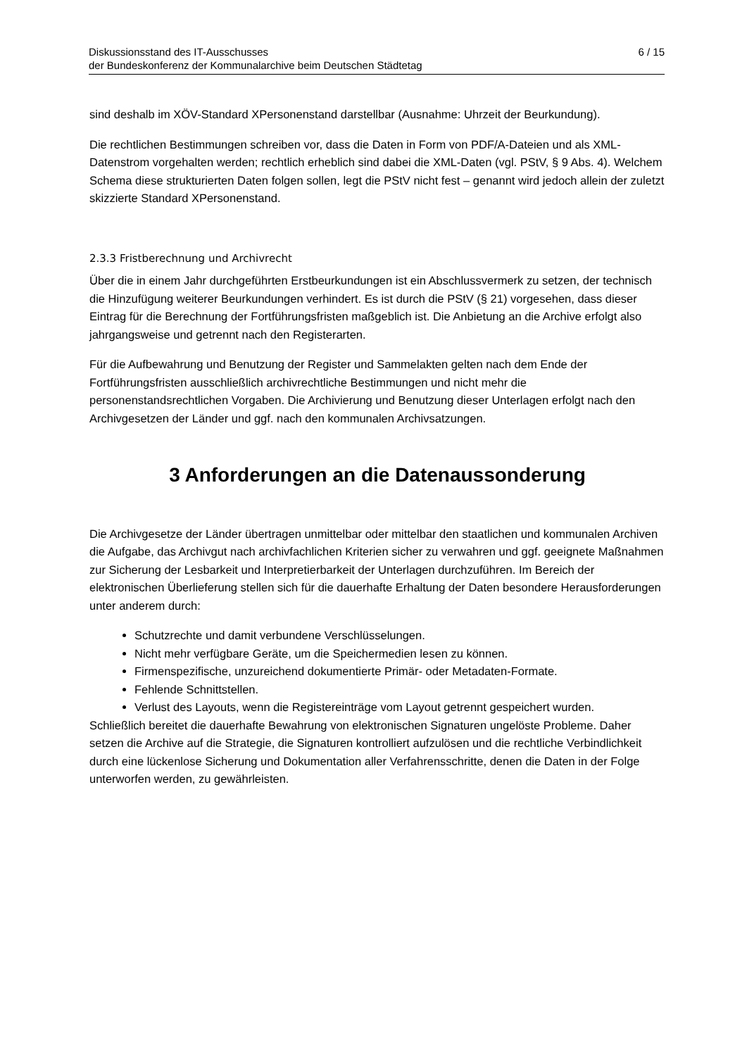Diskussionsstand des IT-Ausschusses
der Bundeskonferenz der Kommunalarchive beim Deutschen Städtetag
6 / 15
sind deshalb im XÖV-Standard XPersonenstand darstellbar (Ausnahme: Uhrzeit der Beurkundung).
Die rechtlichen Bestimmungen schreiben vor, dass die Daten in Form von PDF/A-Dateien und als XML-Datenstrom vorgehalten werden; rechtlich erheblich sind dabei die XML-Daten (vgl. PStV, § 9 Abs. 4). Welchem Schema diese strukturierten Daten folgen sollen, legt die PStV nicht fest – genannt wird jedoch allein der zuletzt skizzierte Standard XPersonenstand.
2.3.3 Fristberechnung und Archivrecht
Über die in einem Jahr durchgeführten Erstbeurkundungen ist ein Abschlussvermerk zu setzen, der technisch die Hinzufügung weiterer Beurkundungen verhindert. Es ist durch die PStV (§ 21) vorgesehen, dass dieser Eintrag für die Berechnung der Fortführungsfristen maßgeblich ist. Die Anbietung an die Archive erfolgt also jahrgangsweise und getrennt nach den Registerarten.
Für die Aufbewahrung und Benutzung der Register und Sammelakten gelten nach dem Ende der Fortführungsfristen ausschließlich archivrechtliche Bestimmungen und nicht mehr die personenstandsrechtlichen Vorgaben. Die Archivierung und Benutzung dieser Unterlagen erfolgt nach den Archivgesetzen der Länder und ggf. nach den kommunalen Archivsatzungen.
3 Anforderungen an die Datenaussonderung
Die Archivgesetze der Länder übertragen unmittelbar oder mittelbar den staatlichen und kommunalen Archiven die Aufgabe, das Archivgut nach archivfachlichen Kriterien sicher zu verwahren und ggf. geeignete Maßnahmen zur Sicherung der Lesbarkeit und Interpretierbarkeit der Unterlagen durchzuführen. Im Bereich der elektronischen Überlieferung stellen sich für die dauerhafte Erhaltung der Daten besondere Herausforderungen unter anderem durch:
Schutzrechte und damit verbundene Verschlüsselungen.
Nicht mehr verfügbare Geräte, um die Speichermedien lesen zu können.
Firmenspezifische, unzureichend dokumentierte Primär- oder Metadaten-Formate.
Fehlende Schnittstellen.
Verlust des Layouts, wenn die Registereinträge vom Layout getrennt gespeichert wurden.
Schließlich bereitet die dauerhafte Bewahrung von elektronischen Signaturen ungelöste Probleme. Daher setzen die Archive auf die Strategie, die Signaturen kontrolliert aufzulösen und die rechtliche Verbindlichkeit durch eine lückenlose Sicherung und Dokumentation aller Verfahrensschritte, denen die Daten in der Folge unterworfen werden, zu gewährleisten.